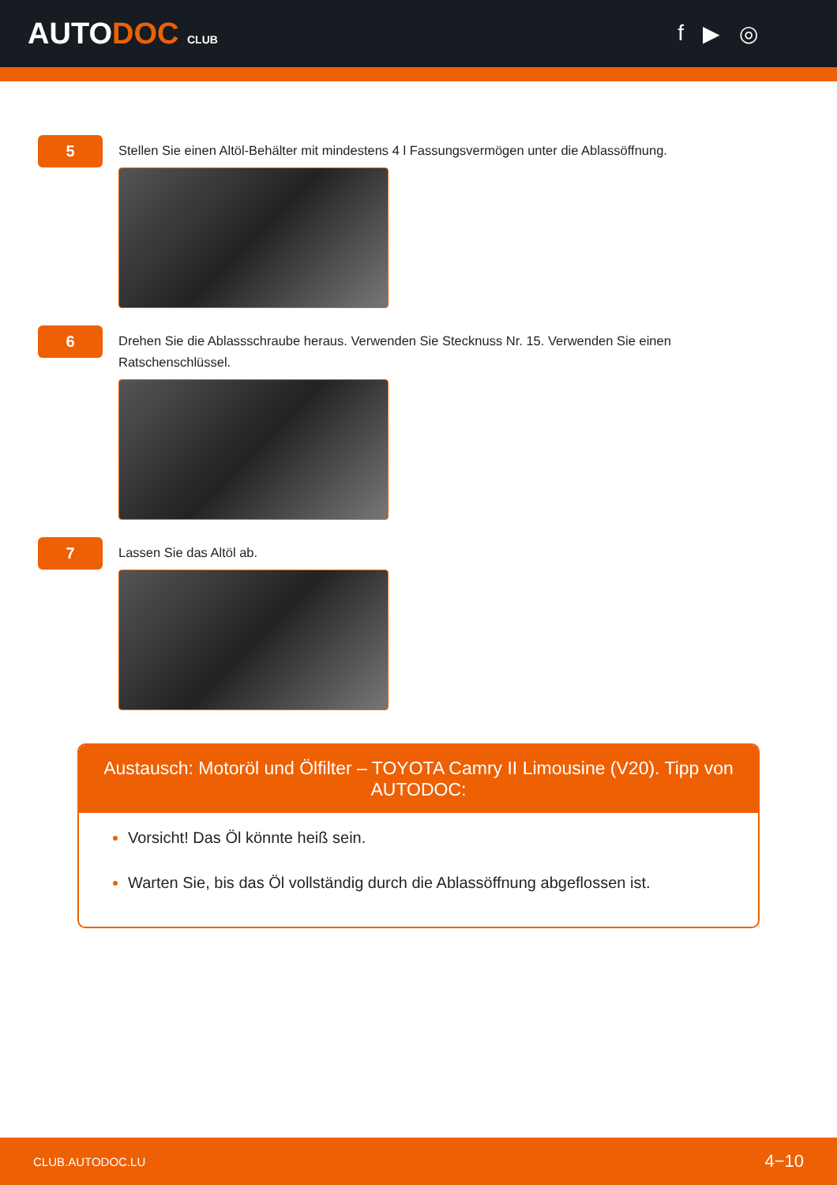AUTODOC CLUB
f ▶ ◎
5
Stellen Sie einen Altöl-Behälter mit mindestens 4 l Fassungsvermögen unter die Ablassöffnung.
6
Drehen Sie die Ablassschraube heraus. Verwenden Sie Stecknuss Nr. 15. Verwenden Sie einen Ratschenschlüssel.
7
Lassen Sie das Altöl ab.
Austausch: Motoröl und Ölfilter – TOYOTA Camry II Limousine (V20). Tipp von AUTODOC:
Vorsicht! Das Öl könnte heiß sein.
Warten Sie, bis das Öl vollständig durch die Ablassöffnung abgeflossen ist.
CLUB.AUTODOC.LU 4−10